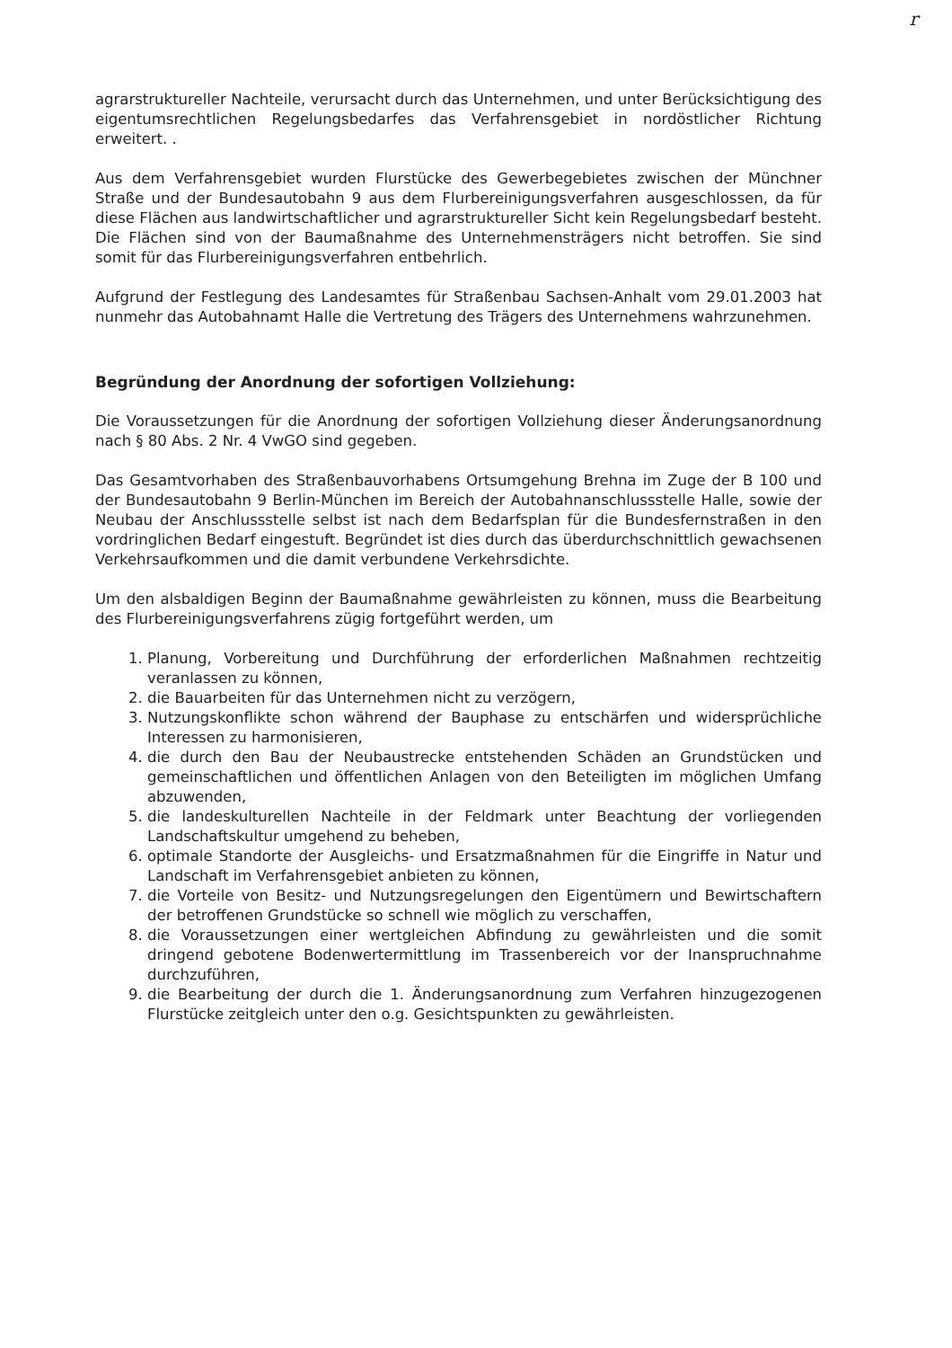r
agrarstruktureller Nachteile, verursacht durch das Unternehmen, und unter Berücksichtigung des eigentumsrechtlichen Regelungsbedarfes das Verfahrensgebiet in nordöstlicher Richtung erweitert. .
Aus dem Verfahrensgebiet wurden Flurstücke des Gewerbegebietes zwischen der Münchner Straße und der Bundesautobahn 9 aus dem Flurbereinigungsverfahren ausgeschlossen, da für diese Flächen aus landwirtschaftlicher und agrarstruktureller Sicht kein Regelungsbedarf besteht. Die Flächen sind von der Baumaßnahme des Unternehmensträgers nicht betroffen. Sie sind somit für das Flurbereinigungsverfahren entbehrlich.
Aufgrund der Festlegung des Landesamtes für Straßenbau Sachsen-Anhalt vom 29.01.2003 hat nunmehr das Autobahnamt Halle die Vertretung des Trägers des Unternehmens wahrzunehmen.
Begründung der Anordnung der sofortigen Vollziehung:
Die Voraussetzungen für die Anordnung der sofortigen Vollziehung dieser Änderungsanordnung nach § 80 Abs. 2 Nr. 4 VwGO sind gegeben.
Das Gesamtvorhaben des Straßenbauvorhabens Ortsumgehung Brehna im Zuge der B 100 und der Bundesautobahn 9 Berlin-München im Bereich der Autobahnanschlussstelle Halle, sowie der Neubau der Anschlussstelle selbst ist nach dem Bedarfsplan für die Bundesfernstraßen in den vordringlichen Bedarf eingestuft. Begründet ist dies durch das überdurchschnittlich gewachsenen Verkehrsaufkommen und die damit verbundene Verkehrsdichte.
Um den alsbaldigen Beginn der Baumaßnahme gewährleisten zu können, muss die Bearbeitung des Flurbereinigungsverfahrens zügig fortgeführt werden, um
1. Planung, Vorbereitung und Durchführung der erforderlichen Maßnahmen rechtzeitig veranlassen zu können,
2. die Bauarbeiten für das Unternehmen nicht zu verzögern,
3. Nutzungskonflikte schon während der Bauphase zu entschärfen und widersprüchliche Interessen zu harmonisieren,
4. die durch den Bau der Neubaustrecke entstehenden Schäden an Grundstücken und gemeinschaftlichen und öffentlichen Anlagen von den Beteiligten im möglichen Umfang abzuwenden,
5. die landeskulturellen Nachteile in der Feldmark unter Beachtung der vorliegenden Landschaftskultur umgehend zu beheben,
6. optimale Standorte der Ausgleichs- und Ersatzmaßnahmen für die Eingriffe in Natur und Landschaft im Verfahrensgebiet anbieten zu können,
7. die Vorteile von Besitz- und Nutzungsregelungen den Eigentümern und Bewirtschaftern der betroffenen Grundstücke so schnell wie möglich zu verschaffen,
8. die Voraussetzungen einer wertgleichen Abfindung zu gewährleisten und die somit dringend gebotene Bodenwertermittlung im Trassenbereich vor der Inanspruchnahme durchzuführen,
9. die Bearbeitung der durch die 1. Änderungsanordnung zum Verfahren hinzugezogenen Flurstücke zeitgleich unter den o.g. Gesichtspunkten zu gewährleisten.